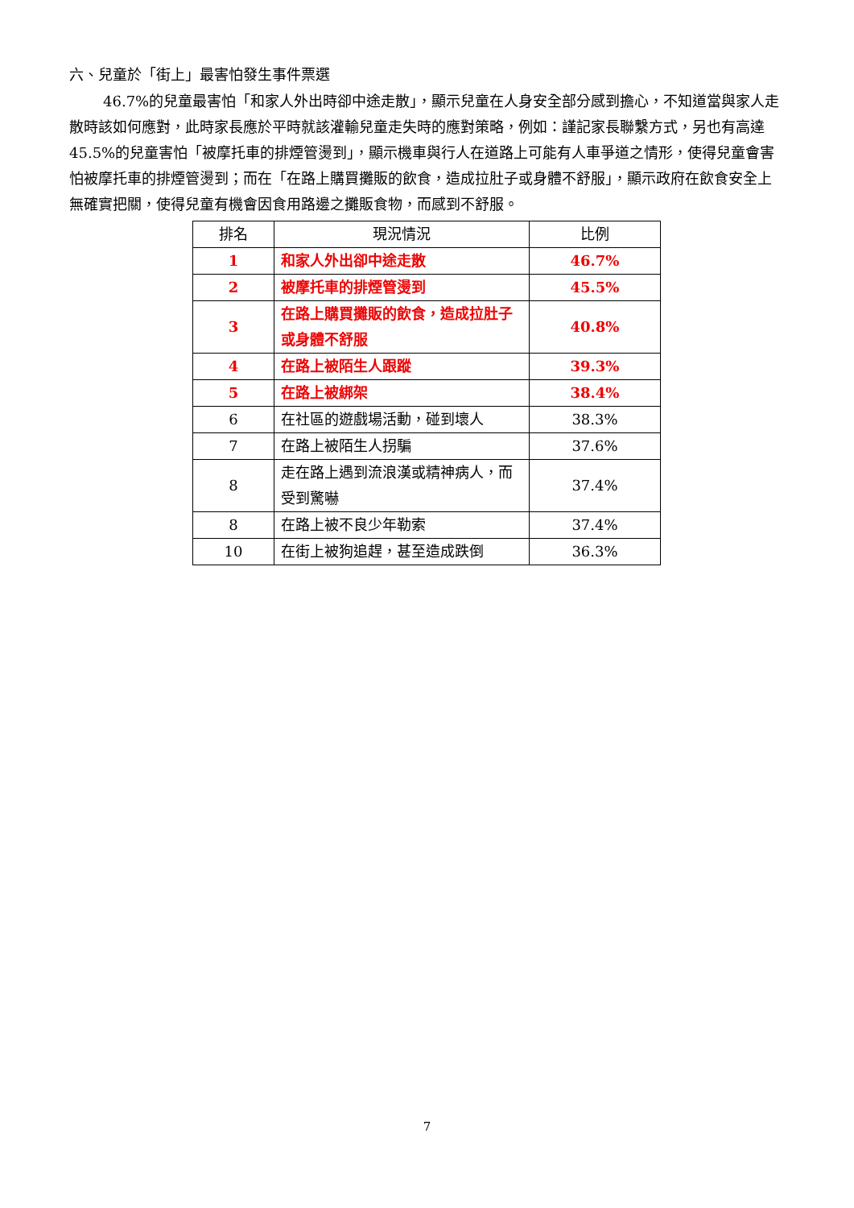六、兒童於「街上」最害怕發生事件票選
46.7%的兒童最害怕「和家人外出時卻中途走散」，顯示兒童在人身安全部分感到擔心，不知道當與家人走散時該如何應對，此時家長應於平時就該灌輸兒童走失時的應對策略，例如：謹記家長聯繫方式，另也有高達 45.5%的兒童害怕「被摩托車的排煙管燙到」，顯示機車與行人在道路上可能有人車爭道之情形，使得兒童會害怕被摩托車的排煙管燙到；而在「在路上購買攤販的飲食，造成拉肚子或身體不舒服」，顯示政府在飲食安全上無確實把關，使得兒童有機會因食用路邊之攤販食物，而感到不舒服。
| 排名 | 現況情況 | 比例 |
| --- | --- | --- |
| 1 | 和家人外出卻中途走散 | 46.7% |
| 2 | 被摩托車的排煙管燙到 | 45.5% |
| 3 | 在路上購買攤販的飲食，造成拉肚子或身體不舒服 | 40.8% |
| 4 | 在路上被陌生人跟蹤 | 39.3% |
| 5 | 在路上被綁架 | 38.4% |
| 6 | 在社區的遊戲場活動，碰到壞人 | 38.3% |
| 7 | 在路上被陌生人拐騙 | 37.6% |
| 8 | 走在路上遇到流浪漢或精神病人，而受到驚嚇 | 37.4% |
| 8 | 在路上被不良少年勒索 | 37.4% |
| 10 | 在街上被狗追趕，甚至造成跌倒 | 36.3% |
7